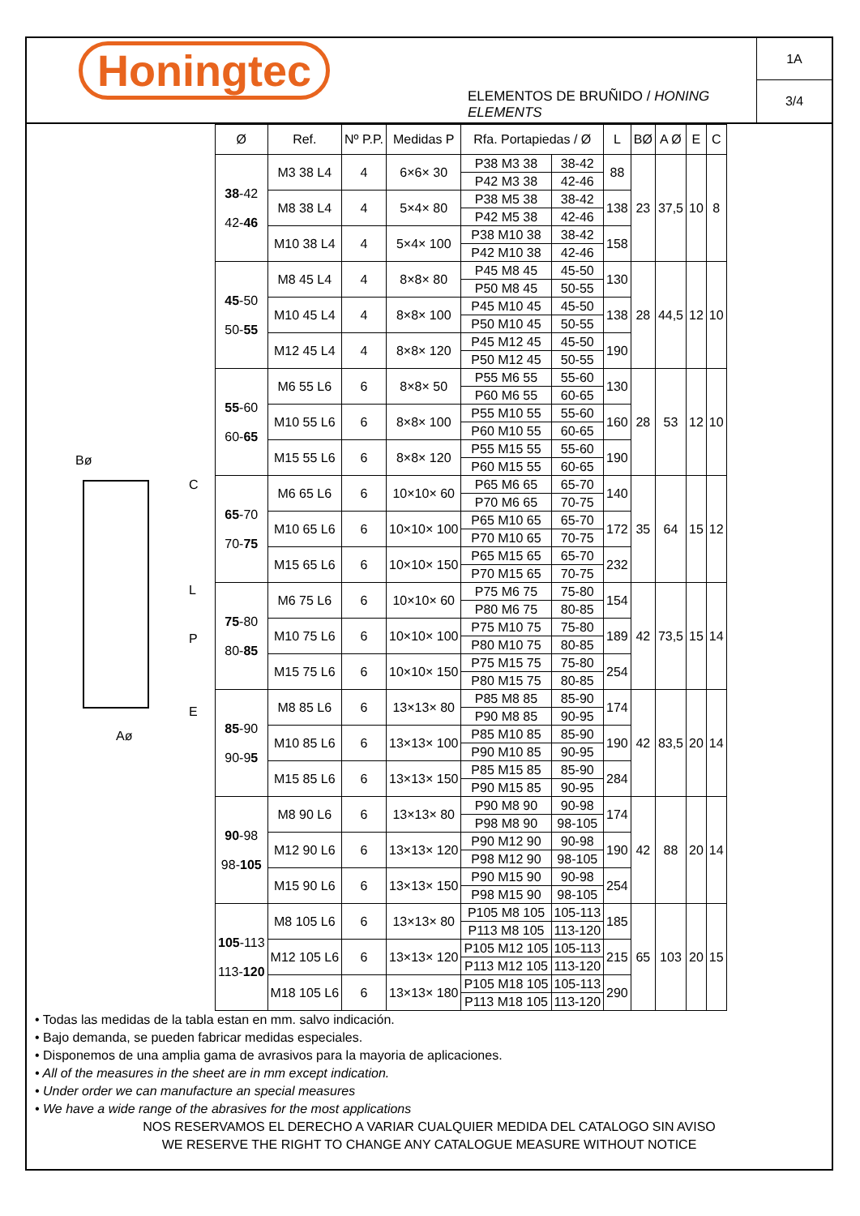Honingtec
ELEMENTOS DE BRUÑIDO / HONING ELEMENTS
1A
3/4
Bø
Aø
L
P
E
C
| Ø | Ref. | Nº P.P. | Medidas P | Rfa. Portapiedas / Ø | | L | BØ | A Ø | E | C |
| --- | --- | --- | --- | --- | --- | --- | --- | --- | --- | --- |
| 38 -42 42- 46 | M3 38 L4 | 4 | 6×6× 30 | P38 M3 38 | 38-42 | 88 | 23 | 37,5 | 10 | 8 |
| | | | | P42 M3 38 | 42-46 | | | | | |
| | M8 38 L4 | 4 | 5×4× 80 | P38 M5 38 | 38-42 | 138 | | | | |
| | | | | P42 M5 38 | 42-46 | | | | | |
| | M10 38 L4 | 4 | 5×4× 100 | P38 M10 38 | 38-42 | 158 | | | | |
| | | | | P42 M10 38 | 42-46 | | | | | |
| 45 -50 50- 55 | M8 45 L4 | 4 | 8×8× 80 | P45 M8 45 | 45-50 | 130 | 28 | 44,5 | 12 | 10 |
| | | | | P50 M8 45 | 50-55 | | | | | |
| | M10 45 L4 | 4 | 8×8× 100 | P45 M10 45 | 45-50 | 138 | | | | |
| | | | | P50 M10 45 | 50-55 | | | | | |
| | M12 45 L4 | 4 | 8×8× 120 | P45 M12 45 | 45-50 | 190 | | | | |
| | | | | P50 M12 45 | 50-55 | | | | | |
| 55 -60 60- 65 | M6 55 L6 | 6 | 8×8× 50 | P55 M6 55 | 55-60 | 130 | 28 | 53 | 12 | 10 |
| | | | | P60 M6 55 | 60-65 | | | | | |
| | M10 55 L6 | 6 | 8×8× 100 | P55 M10 55 | 55-60 | 160 | | | | |
| | | | | P60 M10 55 | 60-65 | | | | | |
| | M15 55 L6 | 6 | 8×8× 120 | P55 M15 55 | 55-60 | 190 | | | | |
| | | | | P60 M15 55 | 60-65 | | | | | |
| 65 -70 70- 75 | M6 65 L6 | 6 | 10×10× 60 | P65 M6 65 | 65-70 | 140 | 35 | 64 | 15 | 12 |
| | | | | P70 M6 65 | 70-75 | | | | | |
| | M10 65 L6 | 6 | 10×10× 100 | P65 M10 65 | 65-70 | 172 | | | | |
| | | | | P70 M10 65 | 70-75 | | | | | |
| | M15 65 L6 | 6 | 10×10× 150 | P65 M15 65 | 65-70 | 232 | | | | |
| | | | | P70 M15 65 | 70-75 | | | | | |
| 75 -80 80- 85 | M6 75 L6 | 6 | 10×10× 60 | P75 M6 75 | 75-80 | 154 | 42 | 73,5 | 15 | 14 |
| | | | | P80 M6 75 | 80-85 | | | | | |
| | M10 75 L6 | 6 | 10×10× 100 | P75 M10 75 | 75-80 | 189 | | | | |
| | | | | P80 M10 75 | 80-85 | | | | | |
| | M15 75 L6 | 6 | 10×10× 150 | P75 M15 75 | 75-80 | 254 | | | | |
| | | | | P80 M15 75 | 80-85 | | | | | |
| 85 -90 90-9 5 | M8 85 L6 | 6 | 13×13× 80 | P85 M8 85 | 85-90 | 174 | 42 | 83,5 | 20 | 14 |
| | | | | P90 M8 85 | 90-95 | | | | | |
| | M10 85 L6 | 6 | 13×13× 100 | P85 M10 85 | 85-90 | 190 | | | | |
| | | | | P90 M10 85 | 90-95 | | | | | |
| | M15 85 L6 | 6 | 13×13× 150 | P85 M15 85 | 85-90 | 284 | | | | |
| | | | | P90 M15 85 | 90-95 | | | | | |
| 90 -98 98- 105 | M8 90 L6 | 6 | 13×13× 80 | P90 M8 90 | 90-98 | 174 | 42 | 88 | 20 | 14 |
| | | | | P98 M8 90 | 98-105 | | | | | |
| | M12 90 L6 | 6 | 13×13× 120 | P90 M12 90 | 90-98 | 190 | | | | |
| | | | | P98 M12 90 | 98-105 | | | | | |
| | M15 90 L6 | 6 | 13×13× 150 | P90 M15 90 | 90-98 | 254 | | | | |
| | | | | P98 M15 90 | 98-105 | | | | | |
| 105 -113 113- 120 | M8 105 L6 | 6 | 13×13× 80 | P105 M8 105 | 105-113 | 185 | 65 | 103 | 20 | 15 |
| | | | | P113 M8 105 | 113-120 | | | | | |
| | M12 105 L6 | 6 | 13×13× 120 | P105 M12 105 | 105-113 | 215 | | | | |
| | | | | P113 M12 105 | 113-120 | | | | | |
| | M18 105 L6 | 6 | 13×13× 180 | P105 M18 105 | 105-113 | 290 | | | | |
| | | | | P113 M18 105 | 113-120 | | | | | |
• Todas las medidas de la tabla estan en mm. salvo indicación.
• Bajo demanda, se pueden fabricar medidas especiales.
• Disponemos de una amplia gama de avrasivos para la mayoria de aplicaciones.
• All of the measures in the sheet are in mm except indication.
• Under order we can manufacture an special measures
• We have a wide range of the abrasives for the most applications
NOS RESERVAMOS EL DERECHO A VARIAR CUALQUIER MEDIDA DEL CATALOGO SIN AVISO
WE RESERVE THE RIGHT TO CHANGE ANY CATALOGUE MEASURE WITHOUT NOTICE